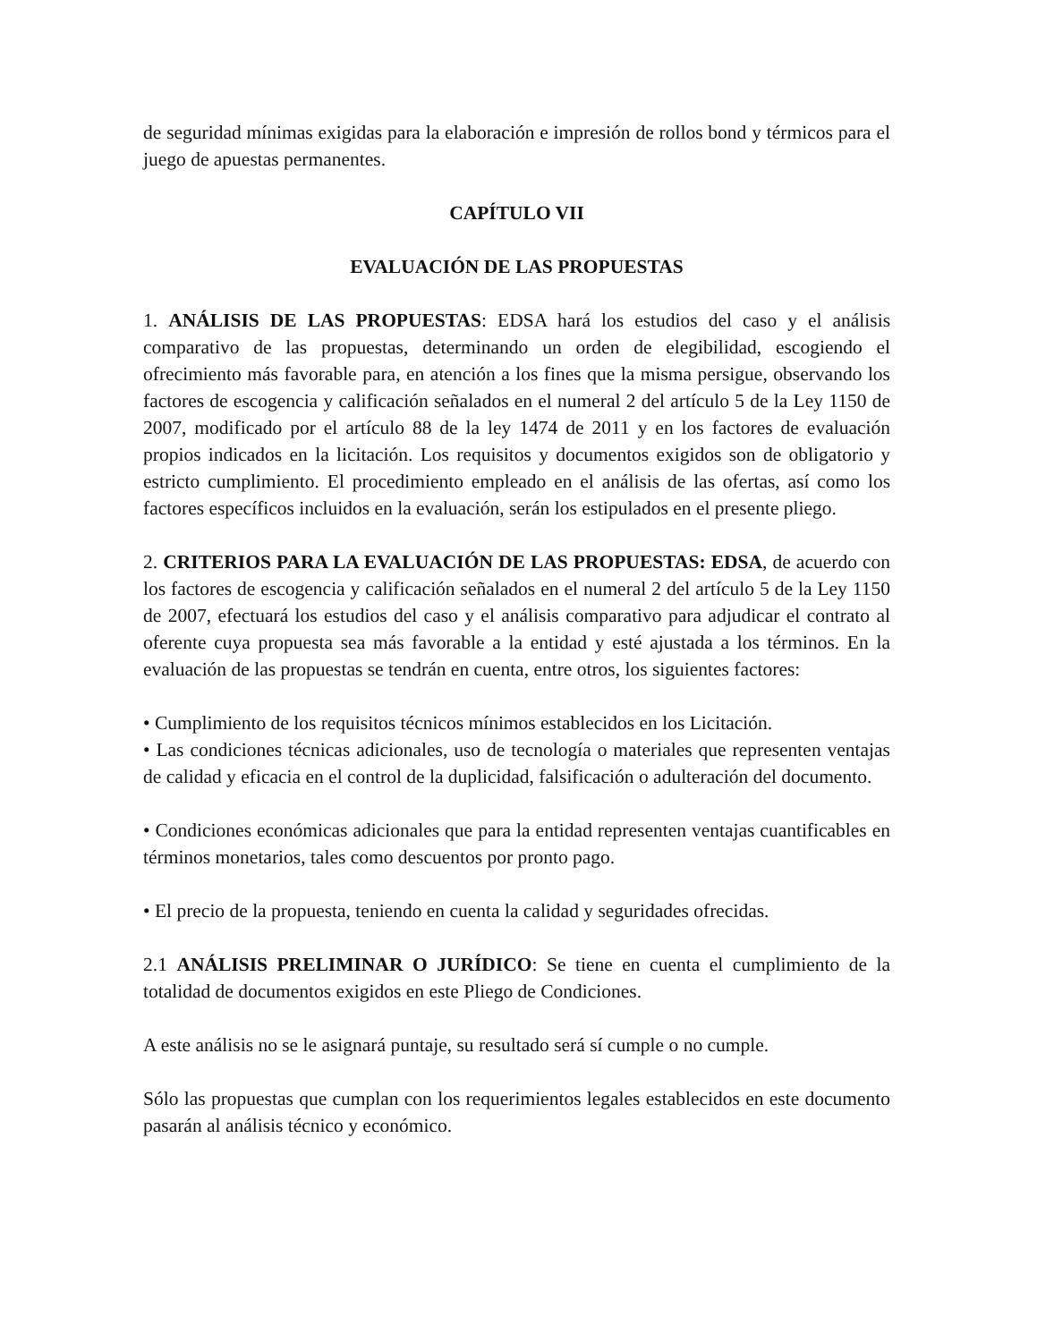de seguridad mínimas exigidas para la elaboración e impresión de rollos bond y térmicos para el juego de apuestas permanentes.
CAPÍTULO VII
EVALUACIÓN DE LAS PROPUESTAS
1. ANÁLISIS DE LAS PROPUESTAS: EDSA hará los estudios del caso y el análisis comparativo de las propuestas, determinando un orden de elegibilidad, escogiendo el ofrecimiento más favorable para, en atención a los fines que la misma persigue, observando los factores de escogencia y calificación señalados en el numeral 2 del artículo 5 de la Ley 1150 de 2007, modificado por el artículo 88 de la ley 1474 de 2011 y en los factores de evaluación propios indicados en la licitación. Los requisitos y documentos exigidos son de obligatorio y estricto cumplimiento. El procedimiento empleado en el análisis de las ofertas, así como los factores específicos incluidos en la evaluación, serán los estipulados en el presente pliego.
2. CRITERIOS PARA LA EVALUACIÓN DE LAS PROPUESTAS: EDSA, de acuerdo con los factores de escogencia y calificación señalados en el numeral 2 del artículo 5 de la Ley 1150 de 2007, efectuará los estudios del caso y el análisis comparativo para adjudicar el contrato al oferente cuya propuesta sea más favorable a la entidad y esté ajustada a los términos. En la evaluación de las propuestas se tendrán en cuenta, entre otros, los siguientes factores:
• Cumplimiento de los requisitos técnicos mínimos establecidos en los Licitación.
• Las condiciones técnicas adicionales, uso de tecnología o materiales que representen ventajas de calidad y eficacia en el control de la duplicidad, falsificación o adulteración del documento.
• Condiciones económicas adicionales que para la entidad representen ventajas cuantificables en términos monetarios, tales como descuentos por pronto pago.
• El precio de la propuesta, teniendo en cuenta la calidad y seguridades ofrecidas.
2.1 ANÁLISIS PRELIMINAR O JURÍDICO: Se tiene en cuenta el cumplimiento de la totalidad de documentos exigidos en este Pliego de Condiciones.
A este análisis no se le asignará puntaje, su resultado será sí cumple o no cumple.
Sólo las propuestas que cumplan con los requerimientos legales establecidos en este documento pasarán al análisis técnico y económico.